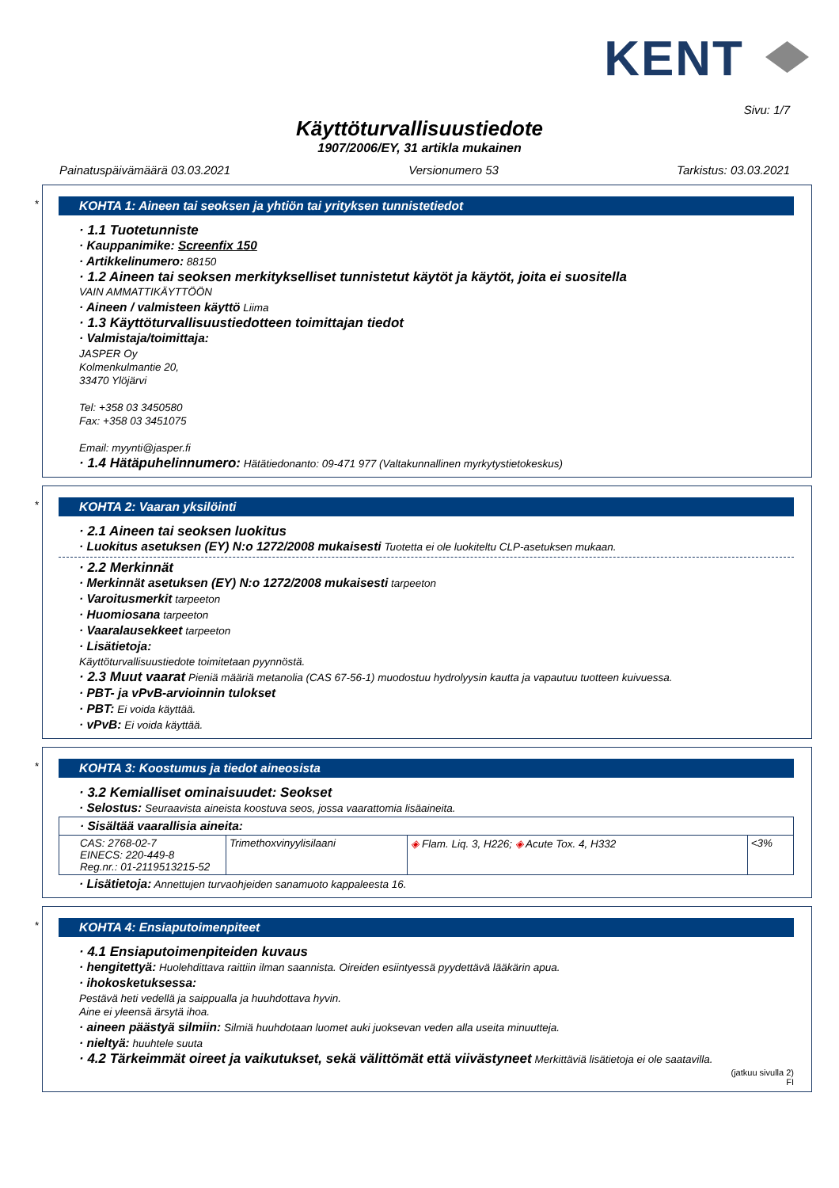KENT
Sivu: 1/7
Käyttöturvallisuustiedote
1907/2006/EY, 31 artikla mukainen
Painatuspäivämäärä 03.03.2021 Versionumero 53 Tarkistus: 03.03.2021
*
KOHTA 1: Aineen tai seoksen ja yhtiön tai yrityksen tunnistetiedot
· 1.1 Tuotetunniste
· Kauppanimike: Screenfix 150
· Artikkelinumero: 88150
· 1.2 Aineen tai seoksen merkitykselliset tunnistetut käytöt ja käytöt, joita ei suositella
VAIN AMMATTIKÄYTTÖÖN
· Aineen / valmisteen käyttö Liima
· 1.3 Käyttöturvallisuustiedotteen toimittajan tiedot
· Valmistaja/toimittaja:
JASPER Oy
Kolmenkulmantie 20,
33470 Ylöjärvi
Tel: +358 03 3450580
Fax: +358 03 3451075
Email: myynti@jasper.fi
· 1.4 Hätäpuhelinnumero: Hätätiedonanto: 09-471 977 (Valtakunnallinen myrkytystietokeskus)
*
KOHTA 2: Vaaran yksilöinti
· 2.1 Aineen tai seoksen luokitus
· Luokitus asetuksen (EY) N:o 1272/2008 mukaisesti Tuotetta ei ole luokiteltu CLP-asetuksen mukaan.
· 2.2 Merkinnät
· Merkinnät asetuksen (EY) N:o 1272/2008 mukaisesti tarpeeton
· Varoitusmerkit tarpeeton
· Huomiosana tarpeeton
· Vaaralausekkeet tarpeeton
· Lisätietoja:
Käyttöturvallisuustiedote toimitetaan pyynnöstä.
· 2.3 Muut vaarat Pieniä määriä metanolia (CAS 67-56-1) muodostuu hydrolyysin kautta ja vapautuu tuotteen kuivuessa.
· PBT- ja vPvB-arvioinnin tulokset
· PBT: Ei voida käyttää.
· vPvB: Ei voida käyttää.
*
KOHTA 3: Koostumus ja tiedot aineosista
· 3.2 Kemialliset ominaisuudet: Seokset
· Selostus: Seuraavista aineista koostuva seos, jossa vaarattomia lisäaineita.
| · Sisältää vaarallisia aineita: | | | |
| CAS: 2768-02-7 EINECS: 220-449-8 Reg.nr.: 01-2119513215-52 | Trimethoxvinyylisilaani | ◈ Flam. Liq. 3, H226; ◈ Acute Tox. 4, H332 | <3% |
· Lisätietoja: Annettujen turvaohjeiden sanamuoto kappaleesta 16.
*
KOHTA 4: Ensiaputoimenpiteet
· 4.1 Ensiaputoimenpiteiden kuvaus
· hengitettyä: Huolehdittava raittiin ilman saannista. Oireiden esiintyessä pyydettävä lääkärin apua.
· ihokosketuksessa:
Pestävä heti vedellä ja saippualla ja huuhdottava hyvin.
Aine ei yleensä ärsytä ihoa.
· aineen päästyä silmiin: Silmiä huuhdotaan luomet auki juoksevan veden alla useita minuutteja.
· nieltyä: huuhtele suuta
· 4.2 Tärkeimmät oireet ja vaikutukset, sekä välittömät että viivästyneet Merkittäviä lisätietoja ei ole saatavilla.
(jatkuu sivulla 2)
FI